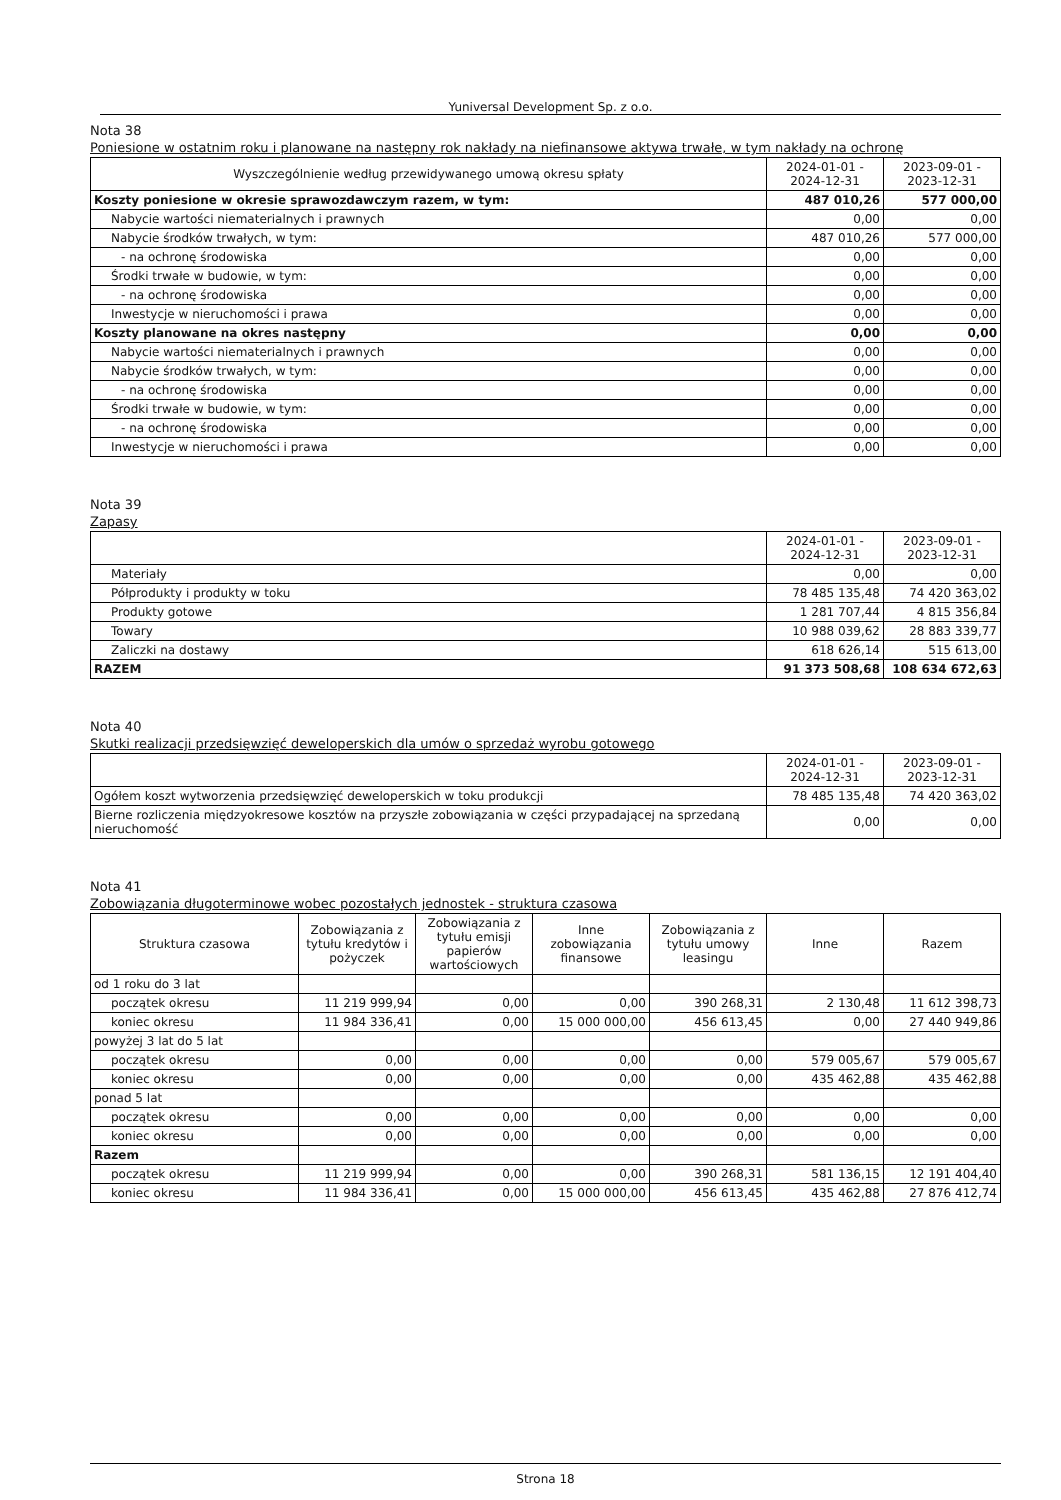Yuniversal Development Sp. z o.o.
Nota 38
Poniesione w ostatnim roku i planowane na następny rok nakłady na niefinansowe aktywa trwałe, w tym nakłady na ochronę
| Wyszczególnienie według przewidywanego umową okresu spłaty | 2024-01-01 - 2024-12-31 | 2023-09-01 - 2023-12-31 |
| --- | --- | --- |
| Koszty poniesione w okresie sprawozdawczym razem, w tym: | 487 010,26 | 577 000,00 |
| Nabycie wartości niematerialnych i prawnych | 0,00 | 0,00 |
| Nabycie środków trwałych, w tym: | 487 010,26 | 577 000,00 |
| - na ochronę środowiska | 0,00 | 0,00 |
| Środki trwałe w budowie, w tym: | 0,00 | 0,00 |
| - na ochronę środowiska | 0,00 | 0,00 |
| Inwestycje w nieruchomości i prawa | 0,00 | 0,00 |
| Koszty planowane na okres następny | 0,00 | 0,00 |
| Nabycie wartości niematerialnych i prawnych | 0,00 | 0,00 |
| Nabycie środków trwałych, w tym: | 0,00 | 0,00 |
| - na ochronę środowiska | 0,00 | 0,00 |
| Środki trwałe w budowie, w tym: | 0,00 | 0,00 |
| - na ochronę środowiska | 0,00 | 0,00 |
| Inwestycje w nieruchomości i prawa | 0,00 | 0,00 |
Nota 39
Zapasy
| | 2024-01-01 - 2024-12-31 | 2023-09-01 - 2023-12-31 |
| --- | --- | --- |
| Materiały | 0,00 | 0,00 |
| Półprodukty i produkty w toku | 78 485 135,48 | 74 420 363,02 |
| Produkty gotowe | 1 281 707,44 | 4 815 356,84 |
| Towary | 10 988 039,62 | 28 883 339,77 |
| Zaliczki na dostawy | 618 626,14 | 515 613,00 |
| RAZEM | 91 373 508,68 | 108 634 672,63 |
Nota 40
Skutki realizacji przedsięwzięć deweloperskich dla umów o sprzedaż wyrobu gotowego
| | 2024-01-01 - 2024-12-31 | 2023-09-01 - 2023-12-31 |
| --- | --- | --- |
| Ogółem koszt wytworzenia przedsięwzięć deweloperskich w toku produkcji | 78 485 135,48 | 74 420 363,02 |
| Bierne rozliczenia międzyokresowe kosztów na przyszłe zobowiązania w części przypadającej na sprzedaną nieruchomość | 0,00 | 0,00 |
Nota 41
Zobowiązania długoterminowe wobec pozostałych jednostek - struktura czasowa
| Struktura czasowa | Zobowiązania z tytułu kredytów i pożyczek | Zobowiązania z tytułu emisji papierów wartościowych | Inne zobowiązania finansowe | Zobowiązania z tytułu umowy leasingu | Inne | Razem |
| --- | --- | --- | --- | --- | --- | --- |
| od 1 roku do 3 lat | | | | | | |
| początek okresu | 11 219 999,94 | 0,00 | 0,00 | 390 268,31 | 2 130,48 | 11 612 398,73 |
| koniec okresu | 11 984 336,41 | 0,00 | 15 000 000,00 | 456 613,45 | 0,00 | 27 440 949,86 |
| powyżej 3 lat do 5 lat | | | | | | |
| początek okresu | 0,00 | 0,00 | 0,00 | 0,00 | 579 005,67 | 579 005,67 |
| koniec okresu | 0,00 | 0,00 | 0,00 | 0,00 | 435 462,88 | 435 462,88 |
| ponad 5 lat | | | | | | |
| początek okresu | 0,00 | 0,00 | 0,00 | 0,00 | 0,00 | 0,00 |
| koniec okresu | 0,00 | 0,00 | 0,00 | 0,00 | 0,00 | 0,00 |
| Razem | | | | | | |
| początek okresu | 11 219 999,94 | 0,00 | 0,00 | 390 268,31 | 581 136,15 | 12 191 404,40 |
| koniec okresu | 11 984 336,41 | 0,00 | 15 000 000,00 | 456 613,45 | 435 462,88 | 27 876 412,74 |
Strona 18